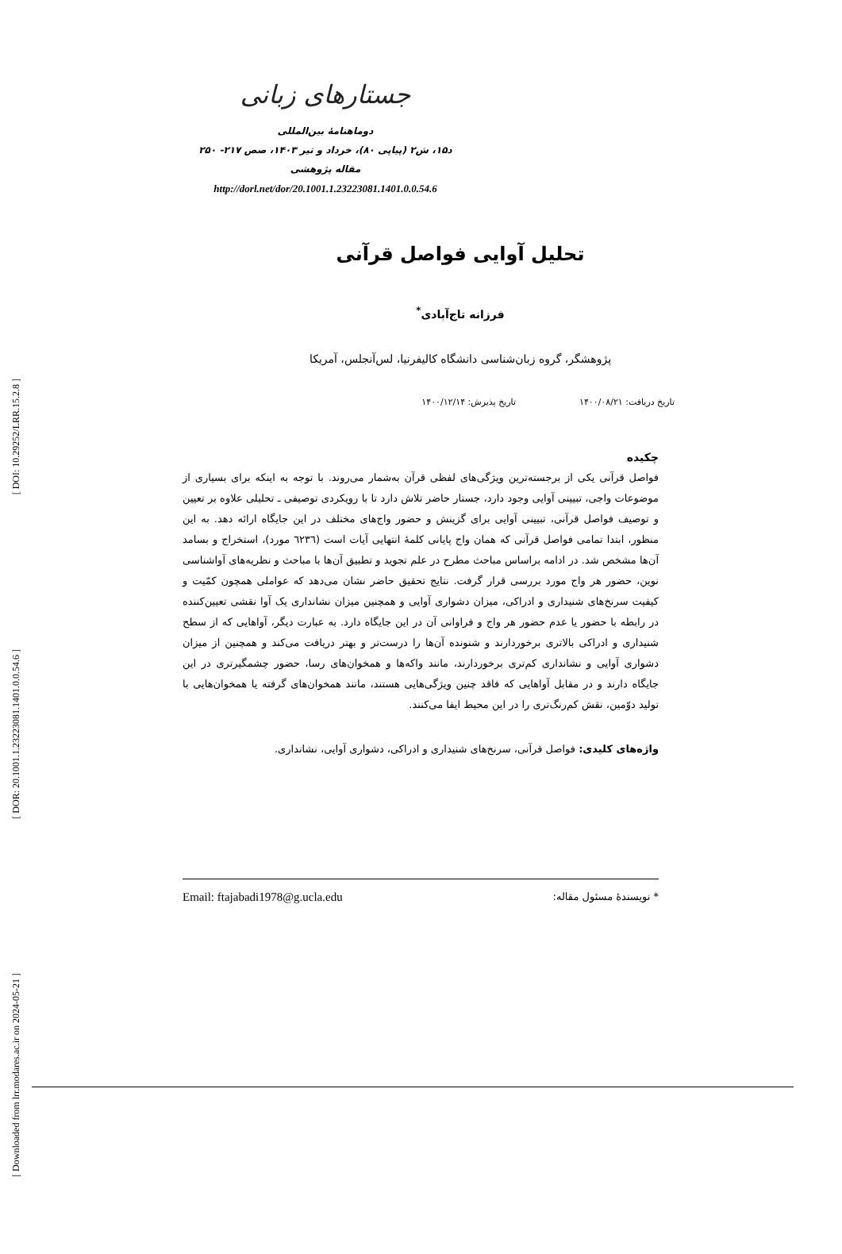[ DOI: 10.29252/LRR.15.2.8 ]
[ DOR: 20.1001.1.23223081.1401.0.0.54.6 ]
[ Downloaded from lrr.modares.ac.ir on 2024-05-21 ]
جستارهای زبانی
دوماهنامهٔ بین‌المللی
د۱۵، ش۲ (پیاپی ۸۰)، خرداد و تیر ۱۴۰۳، صص ۲۱۷- ۲۵۰
مقاله پژوهشی
http://dorl.net/dor/20.1001.1.23223081.1401.0.0.54.6
تحلیل آوایی فواصل قرآنی
فرزانه تاج‌آبادی<sup>*</sup>
پژوهشگر، گروه زبان‌شناسی دانشگاه کالیفرنیا، لس‌آنجلس، آمریکا
تاریخ دریافت: ۱۴۰۰/۰۸/۲۱ تاریخ پذیرش: ۱۴۰۰/۱۲/۱۴
چکیده
فواصل قرآنی یکی از برجسته‌ترین ویژگی‌های لفظی قرآن به‌شمار می‌روند. با توجه به اینکه برای بسیاری از موضوعات واجی، تبیینی آوایی وجود دارد، جستار حاضر تلاش دارد تا با رویکردی توصیفی ـ تحلیلی علاوه بر تعیین و توصیف فواصل قرآنی، تبیینی آوایی برای گزینش و حضور واج‌های مختلف در این جایگاه ارائه دهد. به این منظور، ابتدا تمامی فواصل قرآنی که همان واج پایانی کلمهٔ انتهایی آیات است (٦٢٣٦ مورد)، استخراج و بسامد آن‌ها مشخص شد. در ادامه براساس مباحث مطرح در علم تجوید و تطبیق آن‌ها با مباحث و نظریه‌های آواشناسی نوین، حضور هر واج مورد بررسی قرار گرفت. نتایج تحقیق حاضر نشان می‌دهد که عواملی همچون کمّیت و کیفیت سرنخ‌های شنیداری و ادراکی، میزان دشواری آوایی و همچنین میزان نشانداری یک آوا نقشی تعیین‌کننده در رابطه با حضور یا عدم حضور هر واج و فراوانی آن در این جایگاه دارد. به عبارت دیگر، آواهایی که از سطح شنیداری و ادراکی بالاتری برخوردارند و شنونده آن‌ها را درست‌تر و بهتر دریافت می‌کند و همچنین از میزان دشواری آوایی و نشانداری کم‌تری برخوردارند، مانند واکه‌ها و همخوان‌های رسا، حضور چشمگیرتری در این جایگاه دارند و در مقابل آواهایی که فاقد چنین ویژگی‌هایی هستند، مانند همخوان‌های گرفته یا همخوان‌هایی با تولید دوّمین، نقش کم‌رنگ‌تری را در این محیط ایفا می‌کنند.
واژه‌های کلیدی: فواصل قرآنی، سرنخ‌های شنیداری و ادراکی، دشواری آوایی، نشانداری.
Email: ftajabadi1978@g.ucla.edu * نویسندهٔ مسئول مقاله: